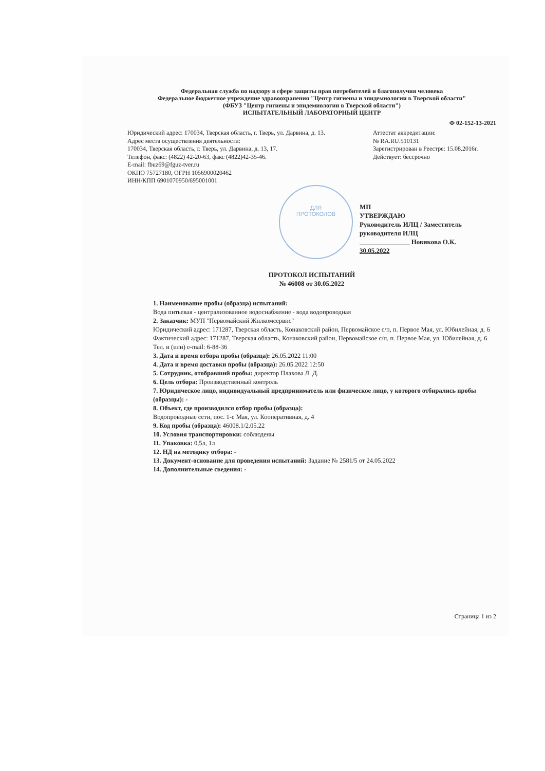Федеральная служба по надзору в сфере защиты прав потребителей и благополучия человека
Федеральное бюджетное учреждение здравоохранения "Центр гигиены и эпидемиологии в Тверской области"
(ФБУЗ "Центр гигиены и эпидемиологии в Тверской области")
ИСПЫТАТЕЛЬНЫЙ ЛАБОРАТОРНЫЙ ЦЕНТР
Ф 02-152-13-2021
Юридический адрес: 170034, Тверская область, г. Тверь, ул. Дарвина, д. 13.
Адрес места осуществления деятельности:
170034, Тверская область, г. Тверь, ул. Дарвина, д. 13, 17.
Телефон, факс: (4822) 42-20-63, факс (4822)42-35-46.
E-mail: fbuz69@fguz-tver.ru
ОКПО 75727180, ОГРН 1056900020462
ИНН/КПП 6901070950/695001001
Аттестат аккредитации:
№ RA.RU.510131
Зарегистрирован в Реестре: 15.08.2016г.
Действует: бессрочно
ДЛЯ
ПРОТОКОЛОВ
МП
УТВЕРЖДАЮ
Руководитель ИЛЦ / Заместитель
руководителя ИЛЦ
_______________ Новикова О.К.
30.05.2022
ПРОТОКОЛ ИСПЫТАНИЙ
№ 46008 от 30.05.2022
1. Наименование пробы (образца) испытаний:
Вода питьевая - централизованное водоснабжение - вода водопроводная
2. Заказчик: МУП "Первомайский Жилкомсервис"
Юридический адрес: 171287, Тверская область, Конаковский район, Первомайское с/п, п. Первое Мая, ул. Юбилейная, д. 6
Фактический адрес: 171287, Тверская область, Конаковский район, Первомайское с/п, п. Первое Мая, ул. Юбилейная, д. 6
Тел. и (или) e-mail: 6-88-36
3. Дата и время отбора пробы (образца): 26.05.2022 11:00
4. Дата и время доставки пробы (образца): 26.05.2022 12:50
5. Сотрудник, отобравший пробы: директор Плахова Л. Д.
6. Цель отбора: Производственный контроль
7. Юридическое лицо, индивидуальный предприниматель или физическое лицо, у которого отбирались пробы (образцы): -
8. Объект, где производился отбор пробы (образца):
Водопроводные сети, пос. 1-е Мая, ул. Кооперативная, д. 4
9. Код пробы (образца): 46008.1/2.05.22
10. Условия транспортировки: соблюдены
11. Упаковка: 0,5л, 1л
12. НД на методику отбора: -
13. Документ-основание для проведения испытаний: Задание № 2581/5 от 24.05.2022
14. Дополнительные сведения: -
Страница 1 из 2